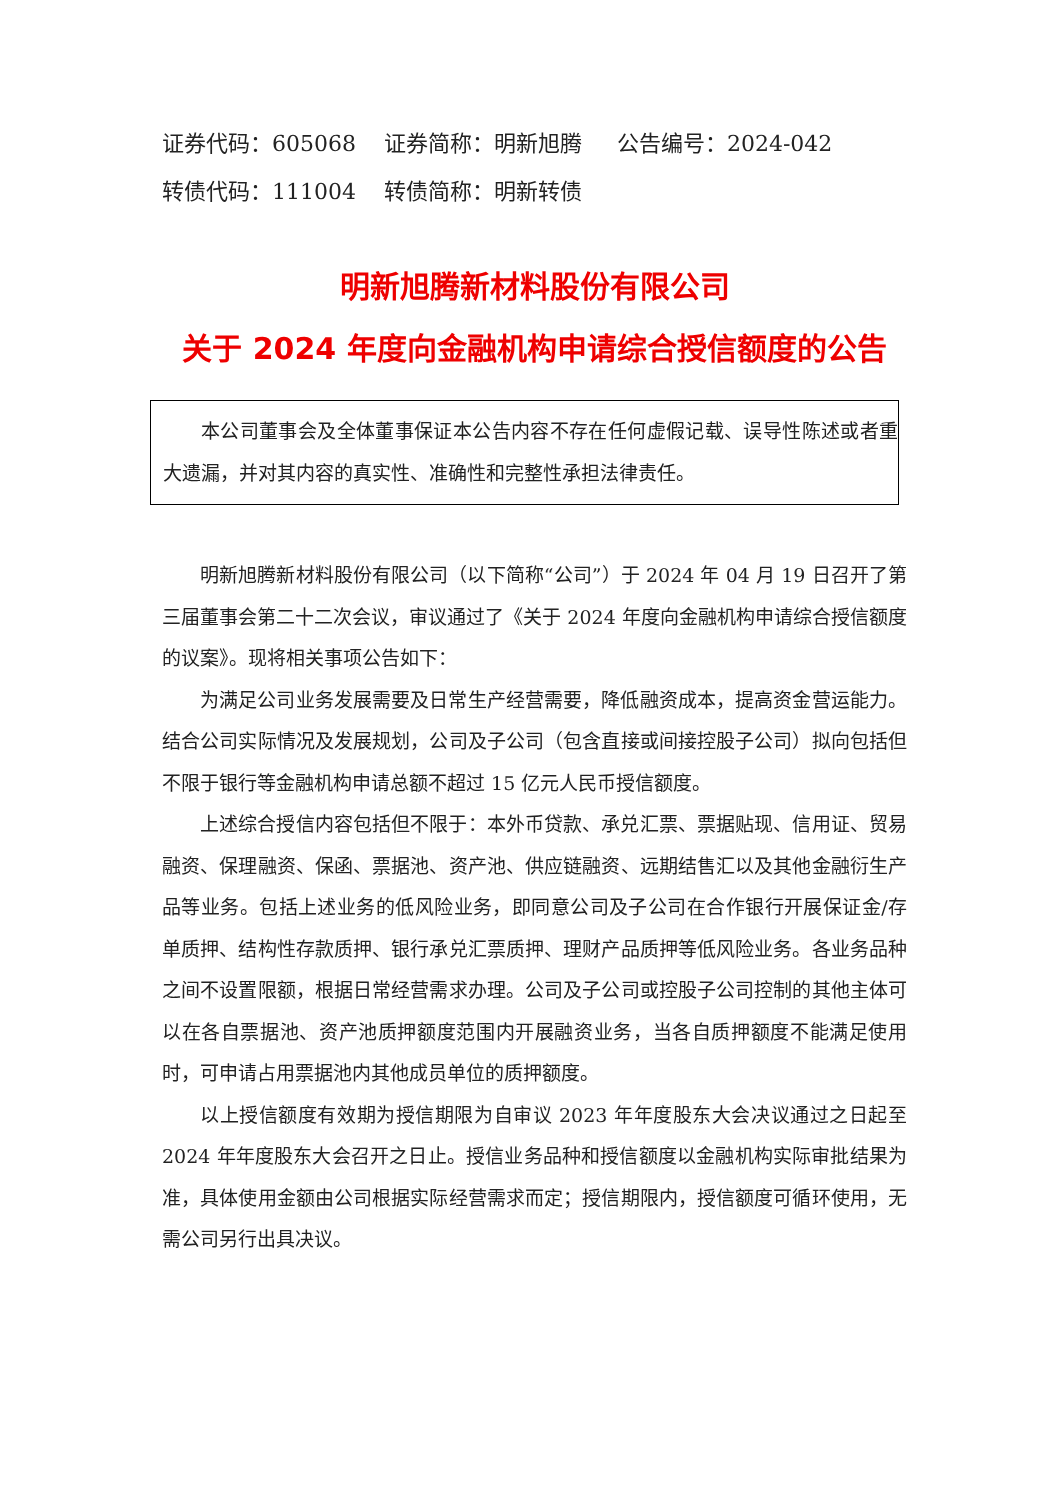证券代码：605068 证券简称：明新旭腾 公告编号：2024-042 转债代码：111004 转债简称：明新转债
明新旭腾新材料股份有限公司
关于 2024 年度向金融机构申请综合授信额度的公告
本公司董事会及全体董事保证本公告内容不存在任何虚假记载、误导性陈述或者重大遗漏，并对其内容的真实性、准确性和完整性承担法律责任。
明新旭腾新材料股份有限公司（以下简称“公司”）于 2024 年 04 月 19 日召开了第三届董事会第二十二次会议，审议通过了《关于 2024 年度向金融机构申请综合授信额度的议案》。现将相关事项公告如下：
为满足公司业务发展需要及日常生产经营需要，降低融资成本，提高资金营运能力。结合公司实际情况及发展规划，公司及子公司（包含直接或间接控股子公司）拟向包括但不限于银行等金融机构申请总额不超过 15 亿元人民币授信额度。
上述综合授信内容包括但不限于：本外币贷款、承兑汇票、票据贴现、信用证、贸易融资、保理融资、保函、票据池、资产池、供应链融资、远期结售汇以及其他金融衍生产品等业务。包括上述业务的低风险业务，即同意公司及子公司在合作银行开展保证金/存单质押、结构性存款质押、银行承兑汇票质押、理财产品质押等低风险业务。各业务品种之间不设置限额，根据日常经营需求办理。公司及子公司或控股子公司控制的其他主体可以在各自票据池、资产池质押额度范围内开展融资业务，当各自质押额度不能满足使用时，可申请占用票据池内其他成员单位的质押额度。
以上授信额度有效期为授信期限为自审议 2023 年年度股东大会决议通过之日起至 2024 年年度股东大会召开之日止。授信业务品种和授信额度以金融机构实际审批结果为准，具体使用金额由公司根据实际经营需求而定；授信期限内，授信额度可循环使用，无需公司另行出具决议。